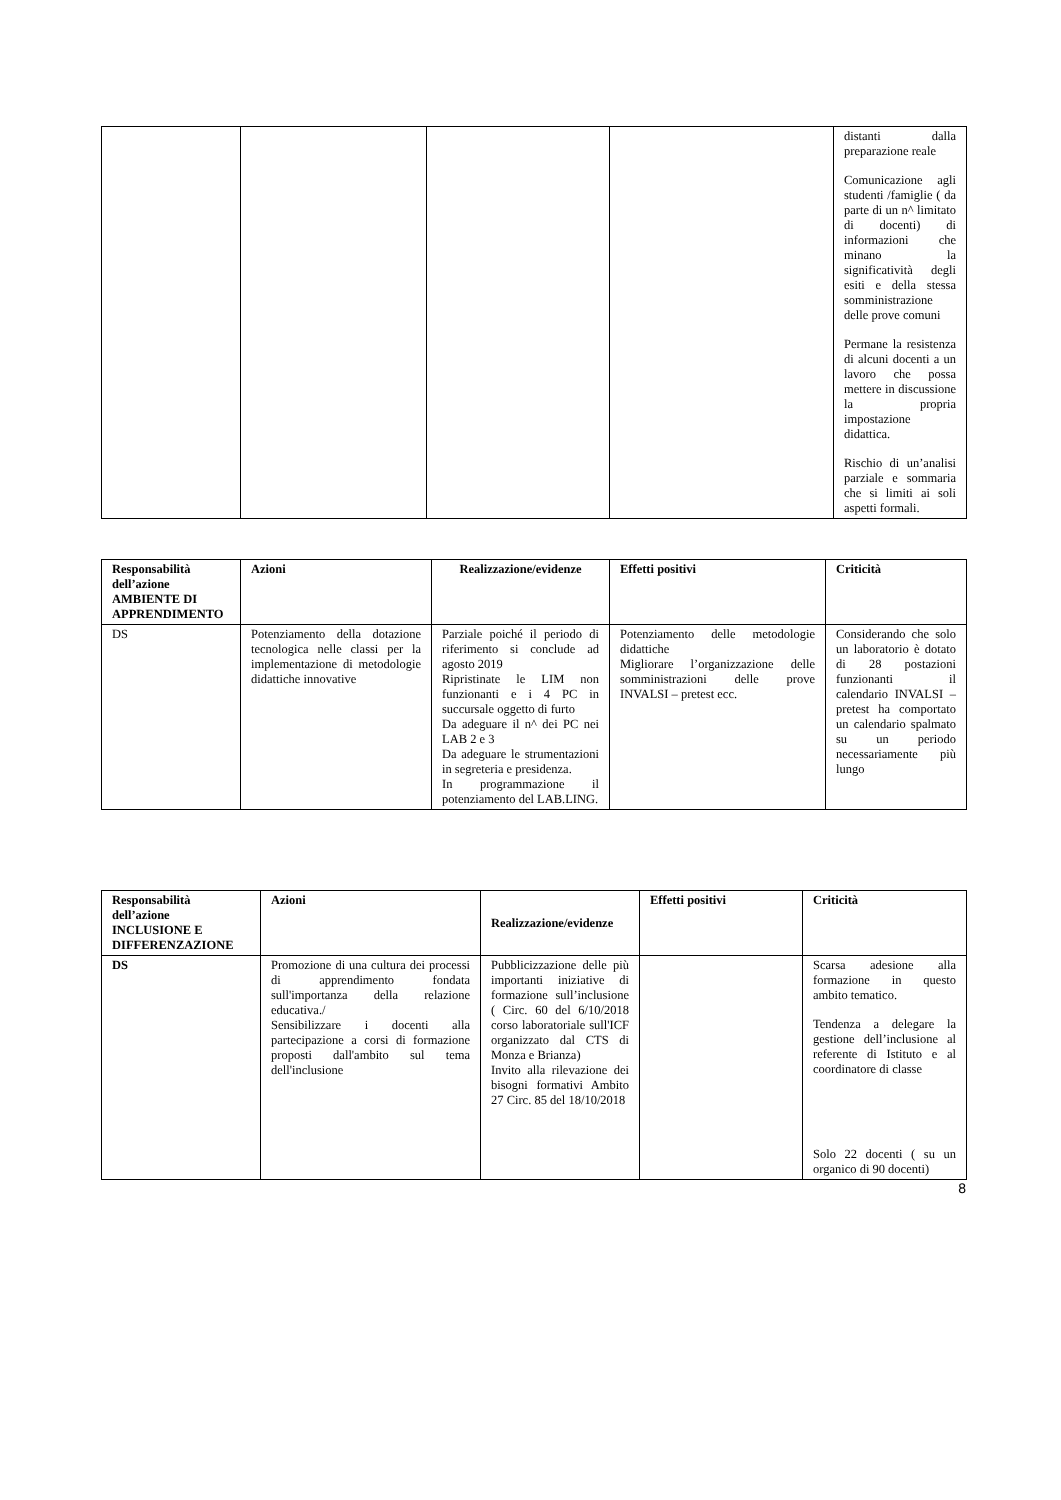| | | | | distanti dalla preparazione reale Comunicazione agli studenti /famiglie ( da parte di un n^ limitato di docenti) di informazioni che minano la significatività degli esiti e della stessa somministrazione delle prove comuni Permane la resistenza di alcuni docenti a un lavoro che possa mettere in discussione la propria impostazione didattica. Rischio di un’analisi parziale e sommaria che si limiti ai soli aspetti formali. |
| Responsabilità dell’azione AMBIENTE DI APPRENDIMENTO | Azioni | Realizzazione/evidenze | Effetti positivi | Criticità |
| --- | --- | --- | --- | --- |
| DS | Potenziamento della dotazione tecnologica nelle classi per la implementazione di metodologie didattiche innovative | Parziale poiché il periodo di riferimento si conclude ad agosto 2019 Ripristinate le LIM non funzionanti e i 4 PC in succursale oggetto di furto Da adeguare il n^ dei PC nei LAB 2 e 3 Da adeguare le strumentazioni in segreteria e presidenza. In programmazione il potenziamento del LAB.LING. | Potenziamento delle metodologie didattiche Migliorare l’organizzazione delle somministrazioni delle prove INVALSI – pretest ecc. | Considerando che solo un laboratorio è dotato di 28 postazioni funzionanti il calendario INVALSI – pretest ha comportato un calendario spalmato su un periodo necessariamente più lungo |
| Responsabilità dell’azione INCLUSIONE E DIFFERENZAZIONE | Azioni | Realizzazione/evidenze | Effetti positivi | Criticità |
| --- | --- | --- | --- | --- |
| DS | Promozione di una cultura dei processi di apprendimento fondata sull'importanza della relazione educativa./ Sensibilizzare i docenti alla partecipazione a corsi di formazione proposti dall'ambito sul tema dell'inclusione | Pubblicizzazione delle più importanti iniziative di formazione sull’inclusione ( Circ. 60 del 6/10/2018 corso laboratoriale sull'ICF organizzato dal CTS di Monza e Brianza) Invito alla rilevazione dei bisogni formativi Ambito 27 Circ. 85 del 18/10/2018 | | Scarsa adesione alla formazione in questo ambito tematico. Tendenza a delegare la gestione dell’inclusione al referente di Istituto e al coordinatore di classe Solo 22 docenti ( su un organico di 90 docenti) |
8